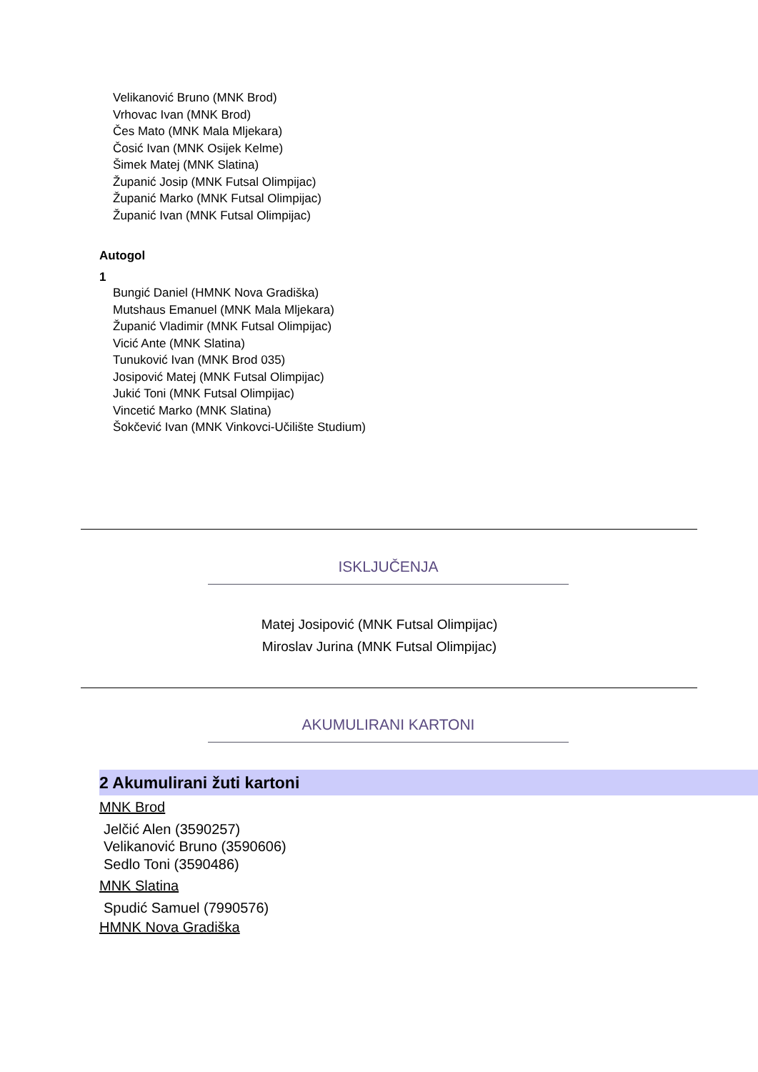Velikanović Bruno (MNK Brod)
Vrhovac Ivan (MNK Brod)
Čes Mato (MNK Mala Mljekara)
Čosić Ivan (MNK Osijek Kelme)
Šimek Matej (MNK Slatina)
Županić Josip (MNK Futsal Olimpijac)
Županić Marko (MNK Futsal Olimpijac)
Županić Ivan (MNK Futsal Olimpijac)
Autogol
1
Bungić Daniel (HMNK Nova Gradiška)
Mutshaus Emanuel (MNK Mala Mljekara)
Županić Vladimir (MNK Futsal Olimpijac)
Vicić Ante (MNK Slatina)
Tunuković Ivan (MNK Brod 035)
Josipović Matej (MNK Futsal Olimpijac)
Jukić Toni (MNK Futsal Olimpijac)
Vincetić Marko (MNK Slatina)
Šokčević Ivan (MNK Vinkovci-Učilište Studium)
ISKLJUČENJA
Matej Josipović (MNK Futsal Olimpijac)
Miroslav Jurina (MNK Futsal Olimpijac)
AKUMULIRANI KARTONI
2 Akumulirani žuti kartoni
MNK Brod
Jelčić Alen (3590257)
Velikanović Bruno (3590606)
Sedlo Toni (3590486)
MNK Slatina
Spudić Samuel (7990576)
HMNK Nova Gradiška